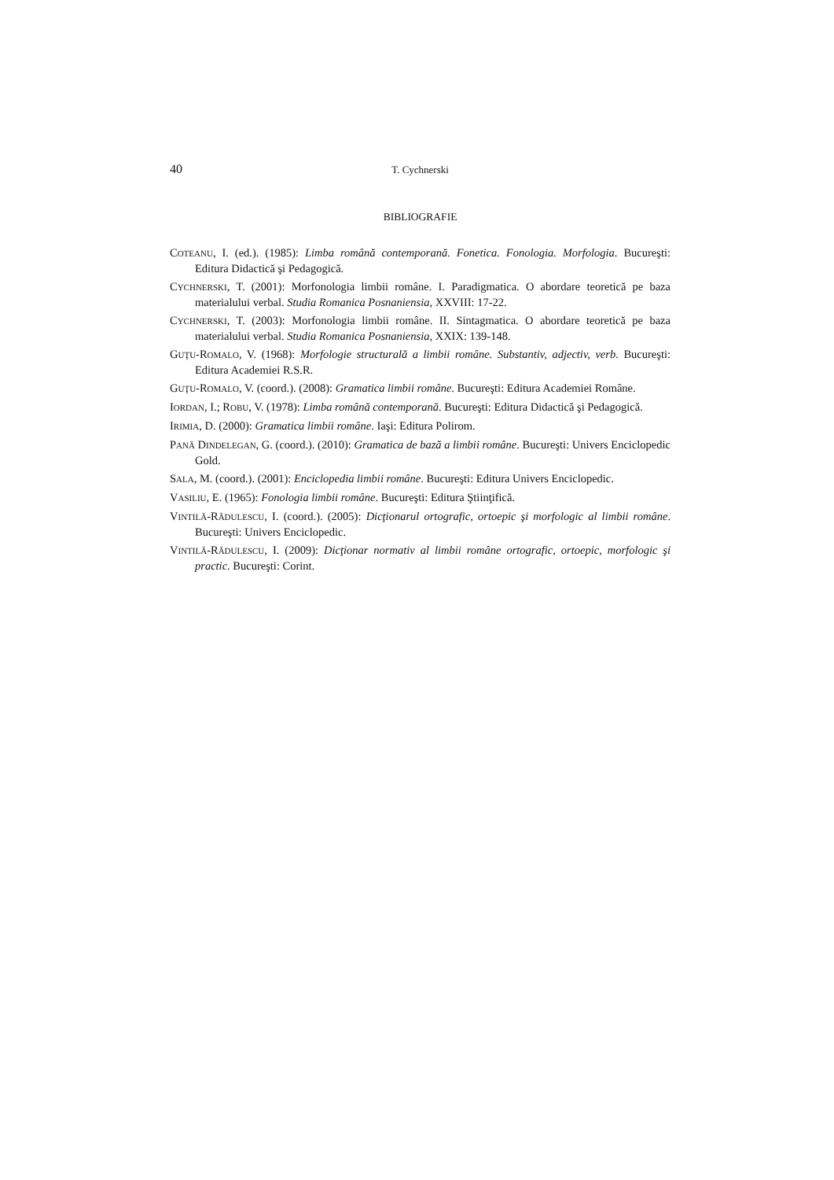40 T. Cychnerski
BIBLIOGRAFIE
COTEANU, I. (ed.). (1985): Limba română contemporană. Fonetica. Fonologia. Morfologia. Bucureşti: Editura Didactică şi Pedagogică.
CYCHNERSKI, T. (2001): Morfonologia limbii române. I. Paradigmatica. O abordare teoretică pe baza materialului verbal. Studia Romanica Posnaniensia, XXVIII: 17-22.
CYCHNERSKI, T. (2003): Morfonologia limbii române. II. Sintagmatica. O abordare teoretică pe baza materialului verbal. Studia Romanica Posnaniensia, XXIX: 139-148.
GUŢU-ROMALO, V. (1968): Morfologie structurală a limbii române. Substantiv, adjectiv, verb. Bucureşti: Editura Academiei R.S.R.
GUŢU-ROMALO, V. (coord.). (2008): Gramatica limbii române. Bucureşti: Editura Academiei Române.
IORDAN, I.; ROBU, V. (1978): Limba română contemporană. Bucureşti: Editura Didactică şi Pedagogică.
IRIMIA, D. (2000): Gramatica limbii române. Iaşi: Editura Polirom.
PANĂ DINDELEGAN, G. (coord.). (2010): Gramatica de bază a limbii române. Bucureşti: Univers Enciclopedic Gold.
SALA, M. (coord.). (2001): Enciclopedia limbii române. Bucureşti: Editura Univers Enciclopedic.
VASILIU, E. (1965): Fonologia limbii române. Bucureşti: Editura Ştiinţifică.
VINTILĂ-RĂDULESCU, I. (coord.). (2005): Dicţionarul ortografic, ortoepic şi morfologic al limbii române. Bucureşti: Univers Enciclopedic.
VINTILĂ-RĂDULESCU, I. (2009): Dicţionar normativ al limbii române ortografic, ortoepic, morfologic şi practic. Bucureşti: Corint.